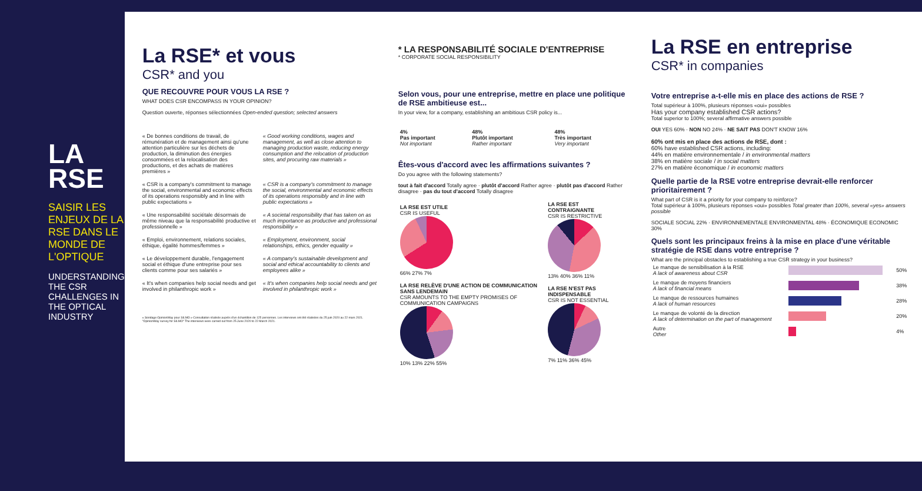LA
RSE
SAISIR LES ENJEUX DE LA RSE DANS LE MONDE DE L'OPTIQUE
UNDERSTANDING THE CSR CHALLENGES IN THE OPTICAL INDUSTRY
La RSE* et vous
CSR* and you
QUE RECOUVRE POUR VOUS LA RSE ?
WHAT DOES CSR ENCOMPASS IN YOUR OPINION?
Question ouverte, réponses sélectionnées Open-ended question; selected answers
« De bonnes conditions de travail, de rémunération et de management ainsi qu'une attention particulière sur les déchets de production, la diminution des énergies consommées et la relocalisation des productions, et des achats de matières premières »
« Good working conditions, wages and management, as well as close attention to managing production waste, reducing energy consumption and the relocation of production sites, and procuring raw materials »
« CSR is a company's commitment to manage the social, environmental and economic effects of its operations responsibly and in line with public expectations »
« CSR is a company's commitment to manage the social, environmental and economic effects of its operations responsibly and in line with public expectations »
« Une responsabilité sociétale désormais de même niveau que la responsabilité productive et professionnelle »
« A societal responsibility that has taken on as much importance as productive and professional responsibility »
« Emploi, environnement, relations sociales, éthique, égalité hommes/femmes »
« Employment, environment, social relationships, ethics, gender equality »
« Le développement durable, l'engagement social et éthique d'une entreprise pour ses clients comme pour ses salariés »
« A company's sustainable development and social and ethical accountability to clients and employees alike »
« It's when companies help social needs and get involved in philanthropic work »
« It's when companies help social needs and get involved in philanthropic work »
« Sondage OpinionWay pour SILMO » Consultation réalisée auprès d'un échantillon de 125 personnes. Les interviews ont été réalisées du 25 juin 2020 au 22 mars 2021. "OpinionWay survey for SILMO" The interviews were carried out from 25 June 2020 to 22 March 2021.
* LA RESPONSABILITÉ SOCIALE D'ENTREPRISE
* CORPORATE SOCIAL RESPONSIBILITY
Selon vous, pour une entreprise, mettre en place une politique de RSE ambitieuse est...
In your view, for a company, establishing an ambitious CSR policy is...
| 4% Pas important Not important | 48% Plutôt important Rather important | 48% Très important Very important |
Êtes-vous d'accord avec les affirmations suivantes ?
Do you agree with the following statements?
tout à fait d'accord Totally agree · plutôt d'accord Rather agree · plutôt pas d'accord Rather disagree · pas du tout d'accord Totally disagree
| LA RSE EST UTILE CSR IS USEFUL 66% 27% 7% | LA RSE EST CONTRAIGNANTE CSR IS RESTRICTIVE 13% 40% 36% 11% |
| LA RSE RELÈVE D'UNE ACTION DE COMMUNICATION SANS LENDEMAIN CSR AMOUNTS TO THE EMPTY PROMISES OF COMMUNICATION CAMPAIGNS 10% 13% 22% 55% | LA RSE N'EST PAS INDISPENSABLE CSR IS NOT ESSENTIAL 7% 11% 36% 45% |
La RSE en entreprise
CSR* in companies
Votre entreprise a-t-elle mis en place des actions de RSE ?
Total supérieur à 100%, plusieurs réponses «oui» possibles
Has your company established CSR actions?
Total superior to 100%; several affirmative answers possible
OUI YES 60% · NON NO 24% · NE SAIT PAS DON'T KNOW 16%
60% ont mis en place des actions de RSE, dont :
60% have established CSR actions, including:
44% en matière environnementale / in environmental matters
38% en matière sociale / in social matters
27% en matière économique / in economic matters
Quelle partie de la RSE votre entreprise devrait-elle renforcer prioritairement ?
What part of CSR is it a priority for your company to reinforce?
Total supérieur à 100%, plusieurs réponses «oui» possibles Total greater than 100%, several «yes» answers possible
SOCIALE SOCIAL 22% · ENVIRONNEMENTALE ENVIRONMENTAL 48% · ÉCONOMIQUE ECONOMIC 30%
Quels sont les principaux freins à la mise en place d'une véritable stratégie de RSE dans votre entreprise ?
What are the principal obstacles to establishing a true CSR strategy in your business?
| Le manque de sensibilisation à la RSE A lack of awareness about CSR | | 50% |
| Le manque de moyens financiers A lack of financial means | | 38% |
| Le manque de ressources humaines A lack of human resources | | 28% |
| Le manque de volonté de la direction A lack of determination on the part of management | | 20% |
| Autre Other | | 4% |